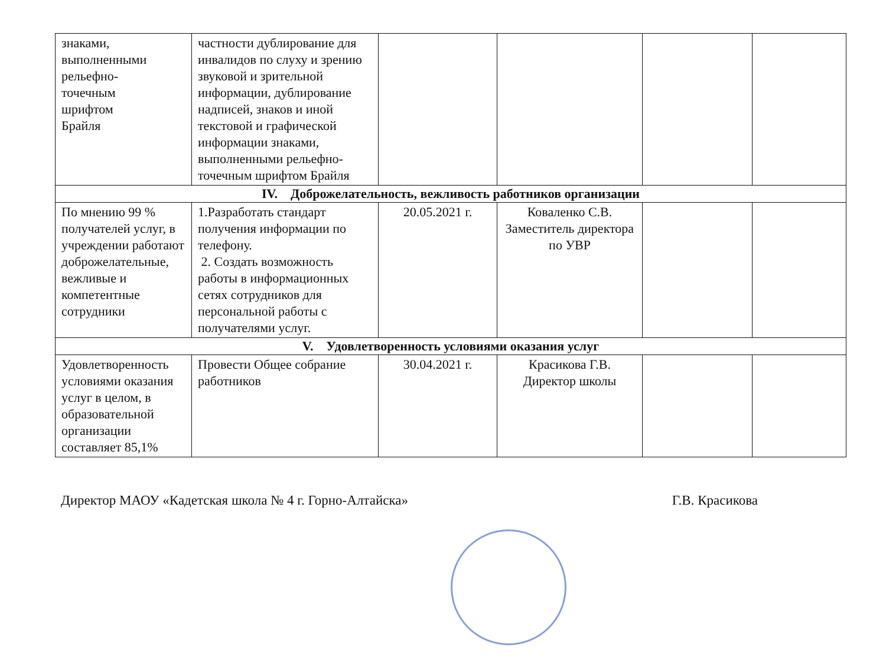| знаками, выполненными рельефно- точечным шрифтом Брайля | частности дублирование для инвалидов по слуху и зрению звуковой и зрительной информации, дублирование надписей, знаков и иной текстовой и графической информации знаками, выполненными рельефно-точечным шрифтом Брайля | | | | |
| IV. Доброжелательность, вежливость работников организации | | | | | |
| По мнению 99 % получателей услуг, в учреждении работают доброжелательные, вежливые и компетентные сотрудники | 1.Разработать стандарт получения информации по телефону. 2. Создать возможность работы в информационных сетях сотрудников для персональной работы с получателями услуг. | 20.05.2021 г. | Коваленко С.В. Заместитель директора по УВР | | |
| V. Удовлетворенность условиями оказания услуг | | | | | |
| Удовлетворенность условиями оказания услуг в целом, в образовательной организации составляет 85,1% | Провести Общее собрание работников | 30.04.2021 г. | Красикова Г.В. Директор школы | | |
Директор МАОУ «Кадетская школа № 4 г. Горно-Алтайска» Г.В. Красикова